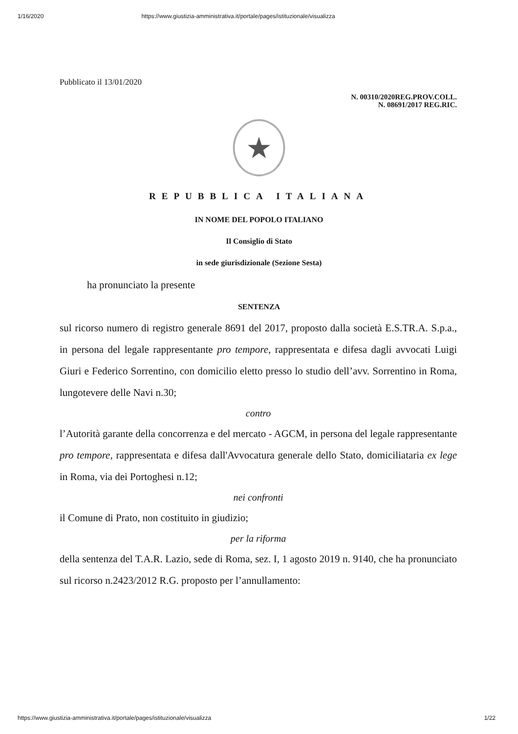1/16/2020 https://www.giustizia-amministrativa.it/portale/pages/istituzionale/visualizza
Pubblicato il 13/01/2020
N. 00310/2020REG.PROV.COLL.
N. 08691/2017 REG.RIC.
★
REPUBBLICA ITALIANA
IN NOME DEL POPOLO ITALIANO
Il Consiglio di Stato
in sede giurisdizionale (Sezione Sesta)
ha pronunciato la presente
SENTENZA
sul ricorso numero di registro generale 8691 del 2017, proposto dalla società E.S.TR.A. S.p.a., in persona del legale rappresentante pro tempore, rappresentata e difesa dagli avvocati Luigi Giuri e Federico Sorrentino, con domicilio eletto presso lo studio dell’avv. Sorrentino in Roma, lungotevere delle Navi n.30;
contro
l’Autorità garante della concorrenza e del mercato - AGCM, in persona del legale rappresentante pro tempore, rappresentata e difesa dall'Avvocatura generale dello Stato, domiciliataria ex lege in Roma, via dei Portoghesi n.12;
nei confronti
il Comune di Prato, non costituito in giudizio;
per la riforma
della sentenza del T.A.R. Lazio, sede di Roma, sez. I, 1 agosto 2019 n. 9140, che ha pronunciato sul ricorso n.2423/2012 R.G. proposto per l’annullamento:
https://www.giustizia-amministrativa.it/portale/pages/istituzionale/visualizza 1/22